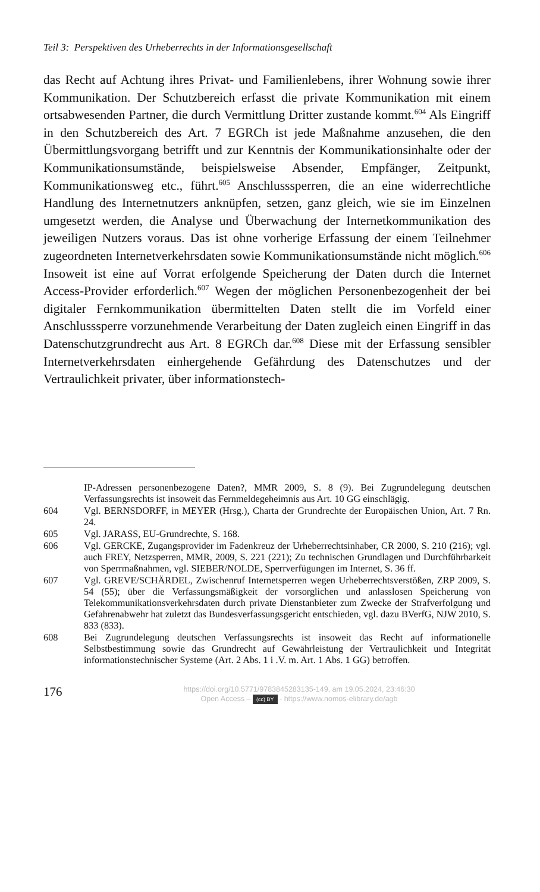Teil 3: Perspektiven des Urheberrechts in der Informationsgesellschaft
das Recht auf Achtung ihres Privat- und Familienlebens, ihrer Wohnung sowie ihrer Kommunikation. Der Schutzbereich erfasst die private Kommunikation mit einem ortsabwesenden Partner, die durch Vermittlung Dritter zustande kommt.<sup>604</sup> Als Eingriff in den Schutzbereich des Art. 7 EGRCh ist jede Maßnahme anzusehen, die den Übermittlungsvorgang betrifft und zur Kenntnis der Kommunikationsinhalte oder der Kommunikationsumstände, beispielsweise Absender, Empfänger, Zeitpunkt, Kommunikationsweg etc., führt.<sup>605</sup> Anschlusssperren, die an eine widerrechtliche Handlung des Internetnutzers anknüpfen, setzen, ganz gleich, wie sie im Einzelnen umgesetzt werden, die Analyse und Überwachung der Internetkommunikation des jeweiligen Nutzers voraus. Das ist ohne vorherige Erfassung der einem Teilnehmer zugeordneten Internetverkehrsdaten sowie Kommunikationsumstände nicht möglich.<sup>606</sup> Insoweit ist eine auf Vorrat erfolgende Speicherung der Daten durch die Internet Access-Provider erforderlich.<sup>607</sup> Wegen der möglichen Personenbezogenheit der bei digitaler Fernkommunikation übermittelten Daten stellt die im Vorfeld einer Anschlusssperre vorzunehmende Verarbeitung der Daten zugleich einen Eingriff in das Datenschutzgrundrecht aus Art. 8 EGRCh dar.<sup>608</sup> Diese mit der Erfassung sensibler Internetverkehrsdaten einhergehende Gefährdung des Datenschutzes und der Vertraulichkeit privater, über informationstech-
IP-Adressen personenbezogene Daten?, MMR 2009, S. 8 (9). Bei Zugrundelegung deutschen Verfassungsrechts ist insoweit das Fernmeldegeheimnis aus Art. 10 GG einschlägig.
604 Vgl. BERNSDORFF, in MEYER (Hrsg.), Charta der Grundrechte der Europäischen Union, Art. 7 Rn. 24.
605 Vgl. JARASS, EU-Grundrechte, S. 168.
606 Vgl. GERCKE, Zugangsprovider im Fadenkreuz der Urheberrechtsinhaber, CR 2000, S. 210 (216); vgl. auch FREY, Netzsperren, MMR, 2009, S. 221 (221); Zu technischen Grundlagen und Durchführbarkeit von Sperrmaßnahmen, vgl. SIEBER/NOLDE, Sperrverfügungen im Internet, S. 36 ff.
607 Vgl. GREVE/SCHÄRDEL, Zwischenruf Internetsperren wegen Urheberrechtsverstößen, ZRP 2009, S. 54 (55); über die Verfassungsmäßigkeit der vorsorglichen und anlasslosen Speicherung von Telekommunikationsverkehrsdaten durch private Dienstanbieter zum Zwecke der Strafverfolgung und Gefahrenabwehr hat zuletzt das Bundesverfassungsgericht entschieden, vgl. dazu BVerfG, NJW 2010, S. 833 (833).
608 Bei Zugrundelegung deutschen Verfassungsrechts ist insoweit das Recht auf informationelle Selbstbestimmung sowie das Grundrecht auf Gewährleistung der Vertraulichkeit und Integrität informationstechnischer Systeme (Art. 2 Abs. 1 i .V. m. Art. 1 Abs. 1 GG) betroffen.
176
https://doi.org/10.5771/9783845283135-149, am 19.05.2024, 23:46:30
Open Access – (cc) BY - https://www.nomos-elibrary.de/agb